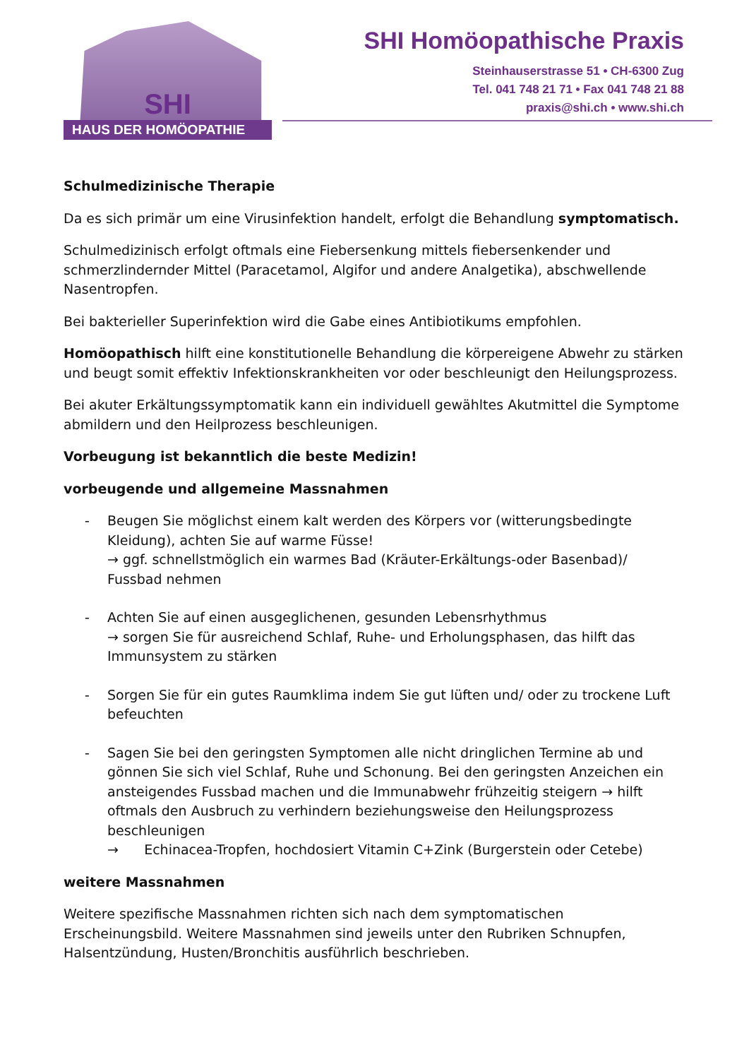SHI
HAUS DER HOMÖOPATHIE
SHI Homöopathische Praxis
Steinhauserstrasse 51 • CH-6300 Zug
Tel. 041 748 21 71 • Fax 041 748 21 88
praxis@shi.ch • www.shi.ch
Schulmedizinische Therapie
Da es sich primär um eine Virusinfektion handelt, erfolgt die Behandlung symptomatisch.
Schulmedizinisch erfolgt oftmals eine Fiebersenkung mittels fiebersenkender und schmerzlindernder Mittel (Paracetamol, Algifor und andere Analgetika), abschwellende Nasentropfen.
Bei bakterieller Superinfektion wird die Gabe eines Antibiotikums empfohlen.
Homöopathisch hilft eine konstitutionelle Behandlung die körpereigene Abwehr zu stärken und beugt somit effektiv Infektionskrankheiten vor oder beschleunigt den Heilungsprozess.
Bei akuter Erkältungssymptomatik kann ein individuell gewähltes Akutmittel die Symptome abmildern und den Heilprozess beschleunigen.
Vorbeugung ist bekanntlich die beste Medizin!
vorbeugende und allgemeine Massnahmen
- Beugen Sie möglichst einem kalt werden des Körpers vor (witterungsbedingte Kleidung), achten Sie auf warme Füsse!
→ ggf. schnellstmöglich ein warmes Bad (Kräuter-Erkältungs-oder Basenbad)/ Fussbad nehmen
- Achten Sie auf einen ausgeglichenen, gesunden Lebensrhythmus
→ sorgen Sie für ausreichend Schlaf, Ruhe- und Erholungsphasen, das hilft das Immunsystem zu stärken
- Sorgen Sie für ein gutes Raumklima indem Sie gut lüften und/ oder zu trockene Luft befeuchten
- Sagen Sie bei den geringsten Symptomen alle nicht dringlichen Termine ab und gönnen Sie sich viel Schlaf, Ruhe und Schonung. Bei den geringsten Anzeichen ein ansteigendes Fussbad machen und die Immunabwehr frühzeitig steigern → hilft oftmals den Ausbruch zu verhindern beziehungsweise den Heilungsprozess beschleunigen
→ Echinacea-Tropfen, hochdosiert Vitamin C+Zink (Burgerstein oder Cetebe)
weitere Massnahmen
Weitere spezifische Massnahmen richten sich nach dem symptomatischen Erscheinungsbild. Weitere Massnahmen sind jeweils unter den Rubriken Schnupfen, Halsentzündung, Husten/Bronchitis ausführlich beschrieben.